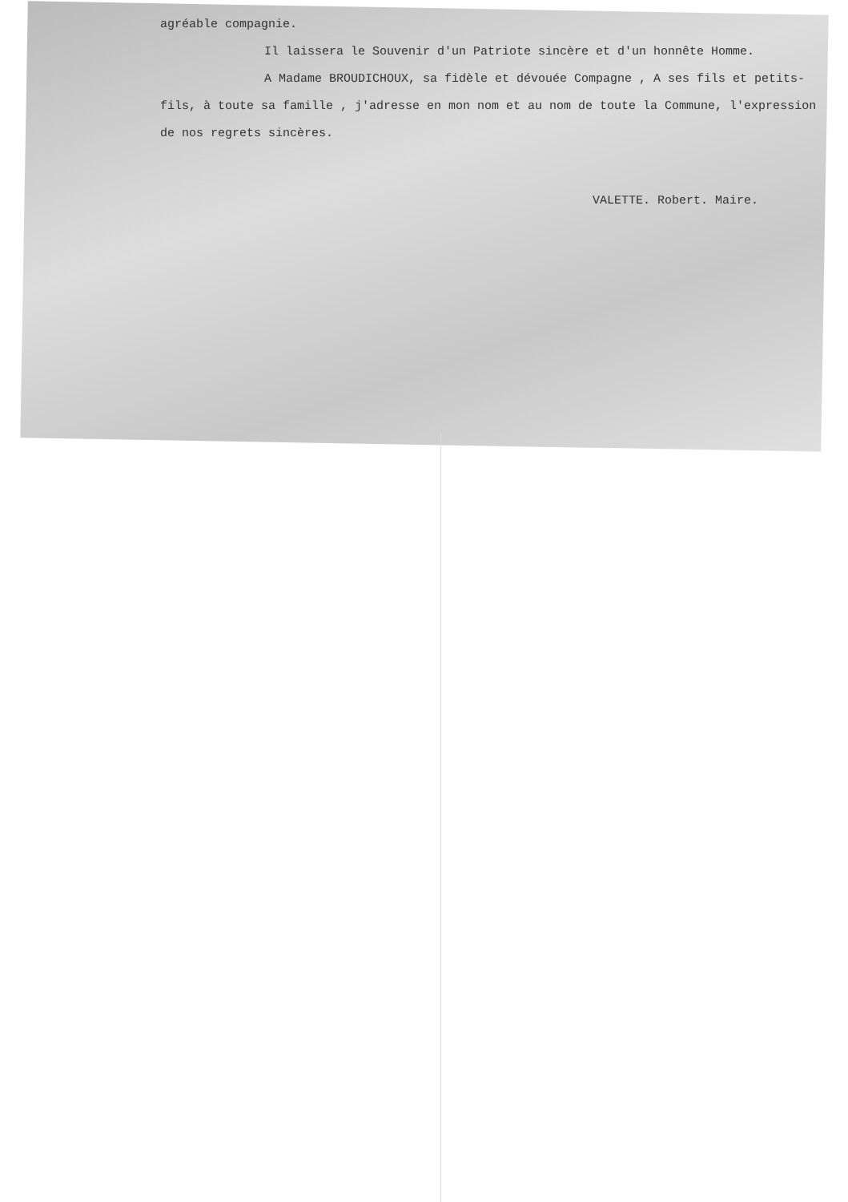agréable compagnie.
Il laissera le Souvenir d'un Patriote sincère et d'un honnête Homme.
A Madame BROUDICHOUX, sa fidèle et dévouée Compagne , A ses fils et petits-fils, à toute sa famille , j'adresse en mon nom et au nom de toute la Commune, l'expression de nos regrets sincères.
VALETTE. Robert. Maire.